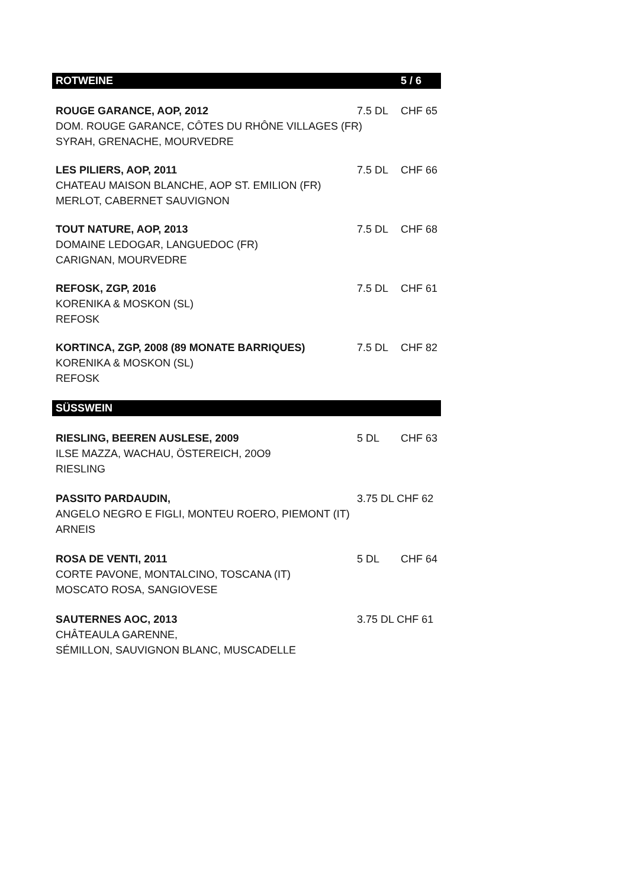| ROTWEINE | | 5 / 6 |
| ROUGE GARANCE, AOP, 2012 | 7.5 DL | CHF 65 |
| DOM. ROUGE GARANCE, CÔTES DU RHÔNE VILLAGES (FR) | | |
| SYRAH, GRENACHE, MOURVEDRE | | |
| LES PILIERS, AOP, 2011 | 7.5 DL | CHF 66 |
| CHATEAU MAISON BLANCHE, AOP ST. EMILION (FR) | | |
| MERLOT, CABERNET SAUVIGNON | | |
| TOUT NATURE, AOP, 2013 | 7.5 DL | CHF 68 |
| DOMAINE LEDOGAR, LANGUEDOC (FR) | | |
| CARIGNAN, MOURVEDRE | | |
| REFOSK, ZGP, 2016 | 7.5 DL | CHF 61 |
| KORENIKA & MOSKON (SL) | | |
| REFOSK | | |
| KORTINCA, ZGP, 2008 (89 MONATE BARRIQUES) | 7.5 DL | CHF 82 |
| KORENIKA & MOSKON (SL) | | |
| REFOSK | | |
| SÜSSWEIN | | |
| RIESLING, BEEREN AUSLESE, 2009 | 5 DL | CHF 63 |
| ILSE MAZZA, WACHAU, ÖSTEREICH, 20O9 | | |
| RIESLING | | |
| PASSITO PARDAUDIN, | 3.75 DL CHF 62 | |
| ANGELO NEGRO E FIGLI, MONTEU ROERO, PIEMONT (IT) | | |
| ARNEIS | | |
| ROSA DE VENTI, 2011 | 5 DL | CHF 64 |
| CORTE PAVONE, MONTALCINO, TOSCANA (IT) | | |
| MOSCATO ROSA, SANGIOVESE | | |
| SAUTERNES AOC, 2013 | 3.75 DL CHF 61 | |
| CHÂTEAULA GARENNE, | | |
| SÉMILLON, SAUVIGNON BLANC, MUSCADELLE | | |